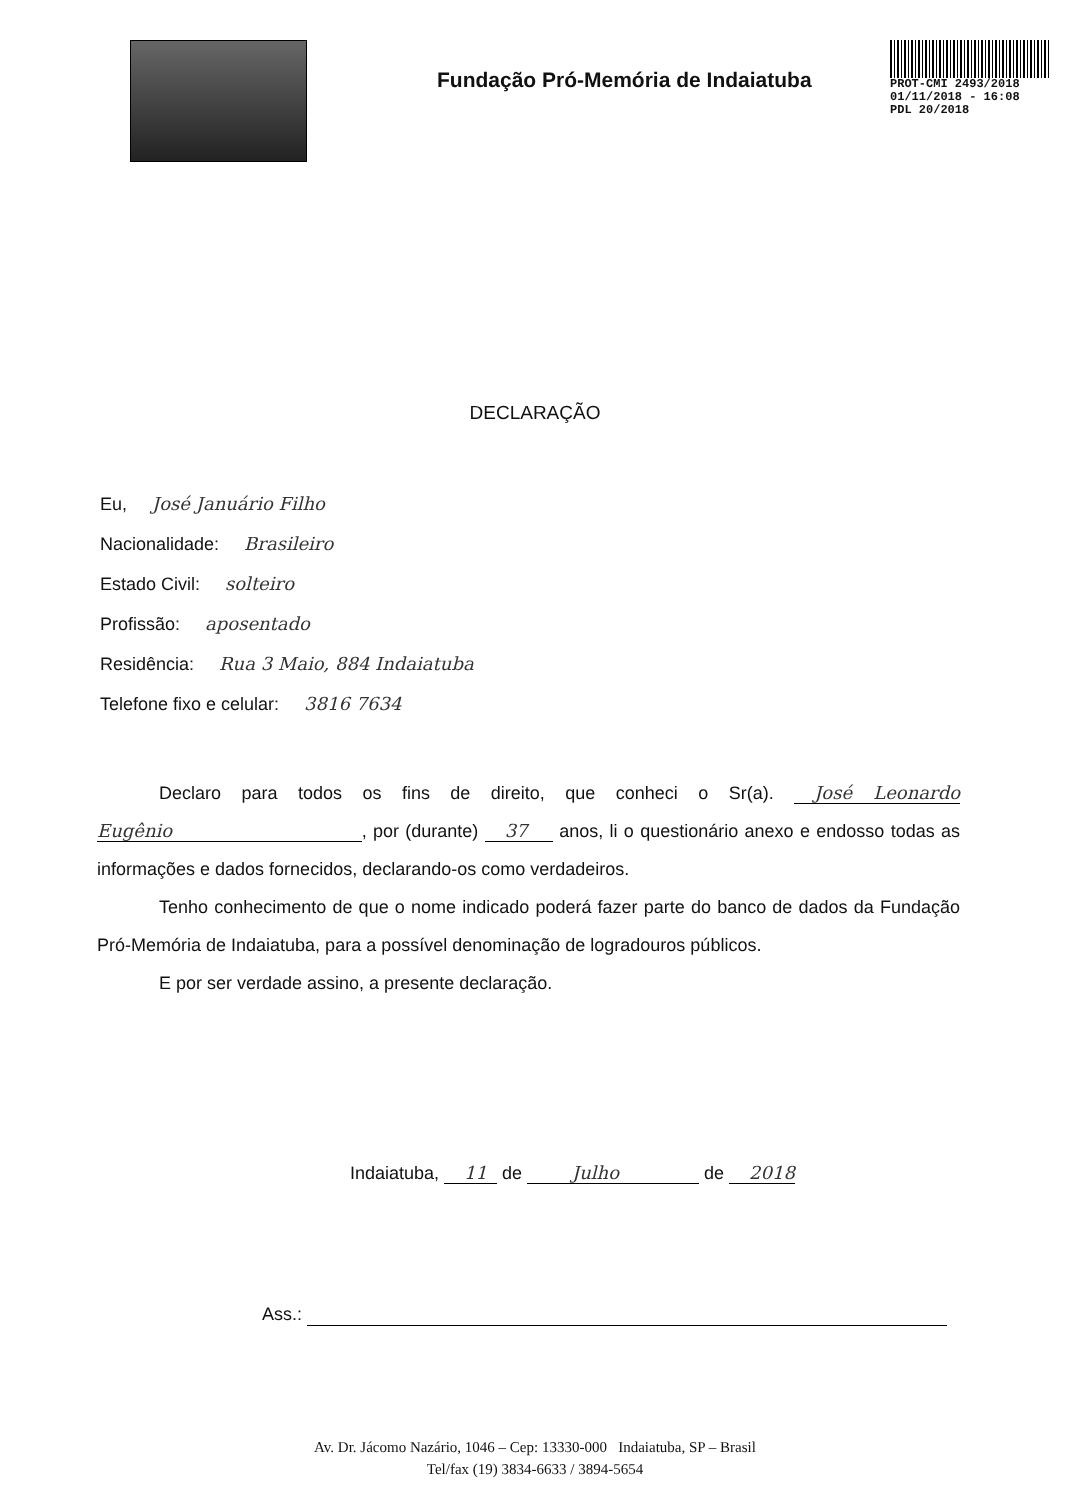Fundação Pró-Memória de Indaiatuba
PROT-CMI 2493/2018
01/11/2018 - 16:08
PDL 20/2018
DECLARAÇÃO
Eu, José Januário Filho
Nacionalidade: Brasileiro
Estado Civil: solteiro
Profissão: aposentado
Residência: Rua 3 Maio, 884 Indaiatuba
Telefone fixo e celular: 3816 7634
Declaro para todos os fins de direito, que conheci o Sr(a). José Leonardo Eugênio , por (durante) 37 anos, li o questionário anexo e endosso todas as informações e dados fornecidos, declarando-os como verdadeiros.
Tenho conhecimento de que o nome indicado poderá fazer parte do banco de dados da Fundação Pró-Memória de Indaiatuba, para a possível denominação de logradouros públicos.
E por ser verdade assino, a presente declaração.
Indaiatuba, 11 de Julho de 2018
Ass.:
Av. Dr. Jácomo Nazário, 1046 – Cep: 13330-000 Indaiatuba, SP – Brasil
Tel/fax (19) 3834-6633 / 3894-5654